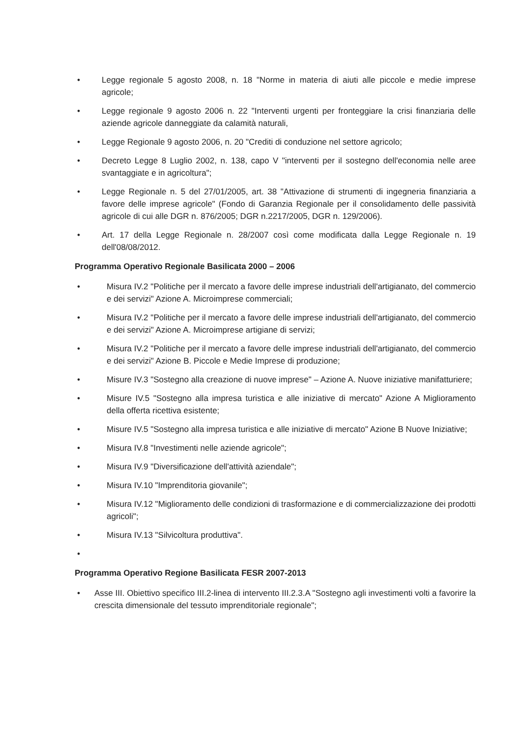• Legge regionale 5 agosto 2008, n. 18 "Norme in materia di aiuti alle piccole e medie imprese agricole;
• Legge regionale 9 agosto 2006 n. 22 "Interventi urgenti per fronteggiare la crisi finanziaria delle aziende agricole danneggiate da calamità naturali,
• Legge Regionale 9 agosto 2006, n. 20 "Crediti di conduzione nel settore agricolo;
• Decreto Legge 8 Luglio 2002, n. 138, capo V "interventi per il sostegno dell'economia nelle aree svantaggiate e in agricoltura";
• Legge Regionale n. 5 del 27/01/2005, art. 38 "Attivazione di strumenti di ingegneria finanziaria a favore delle imprese agricole" (Fondo di Garanzia Regionale per il consolidamento delle passività agricole di cui alle DGR n. 876/2005; DGR n.2217/2005, DGR n. 129/2006).
• Art. 17 della Legge Regionale n. 28/2007 così come modificata dalla Legge Regionale n. 19 dell'08/08/2012.
Programma Operativo Regionale Basilicata 2000 – 2006
• Misura IV.2 "Politiche per il mercato a favore delle imprese industriali dell'artigianato, del commercio e dei servizi" Azione A. Microimprese commerciali;
• Misura IV.2 "Politiche per il mercato a favore delle imprese industriali dell'artigianato, del commercio e dei servizi" Azione A. Microimprese artigiane di servizi;
• Misura IV.2 "Politiche per il mercato a favore delle imprese industriali dell'artigianato, del commercio e dei servizi" Azione B. Piccole e Medie Imprese di produzione;
• Misure IV.3 "Sostegno alla creazione di nuove imprese" – Azione A. Nuove iniziative manifatturiere;
• Misure IV.5 "Sostegno alla impresa turistica e alle iniziative di mercato" Azione A Miglioramento della offerta ricettiva esistente;
• Misure IV.5 "Sostegno alla impresa turistica e alle iniziative di mercato" Azione B Nuove Iniziative;
• Misura IV.8 "Investimenti nelle aziende agricole";
• Misura IV.9 "Diversificazione dell'attività aziendale";
• Misura IV.10 "Imprenditoria giovanile";
• Misura IV.12 "Miglioramento delle condizioni di trasformazione e di commercializzazione dei prodotti agricoli";
• Misura IV.13 "Silvicoltura produttiva".
•
Programma Operativo Regione Basilicata FESR 2007-2013
• Asse III. Obiettivo specifico III.2-linea di intervento III.2.3.A "Sostegno agli investimenti volti a favorire la crescita dimensionale del tessuto imprenditoriale regionale";